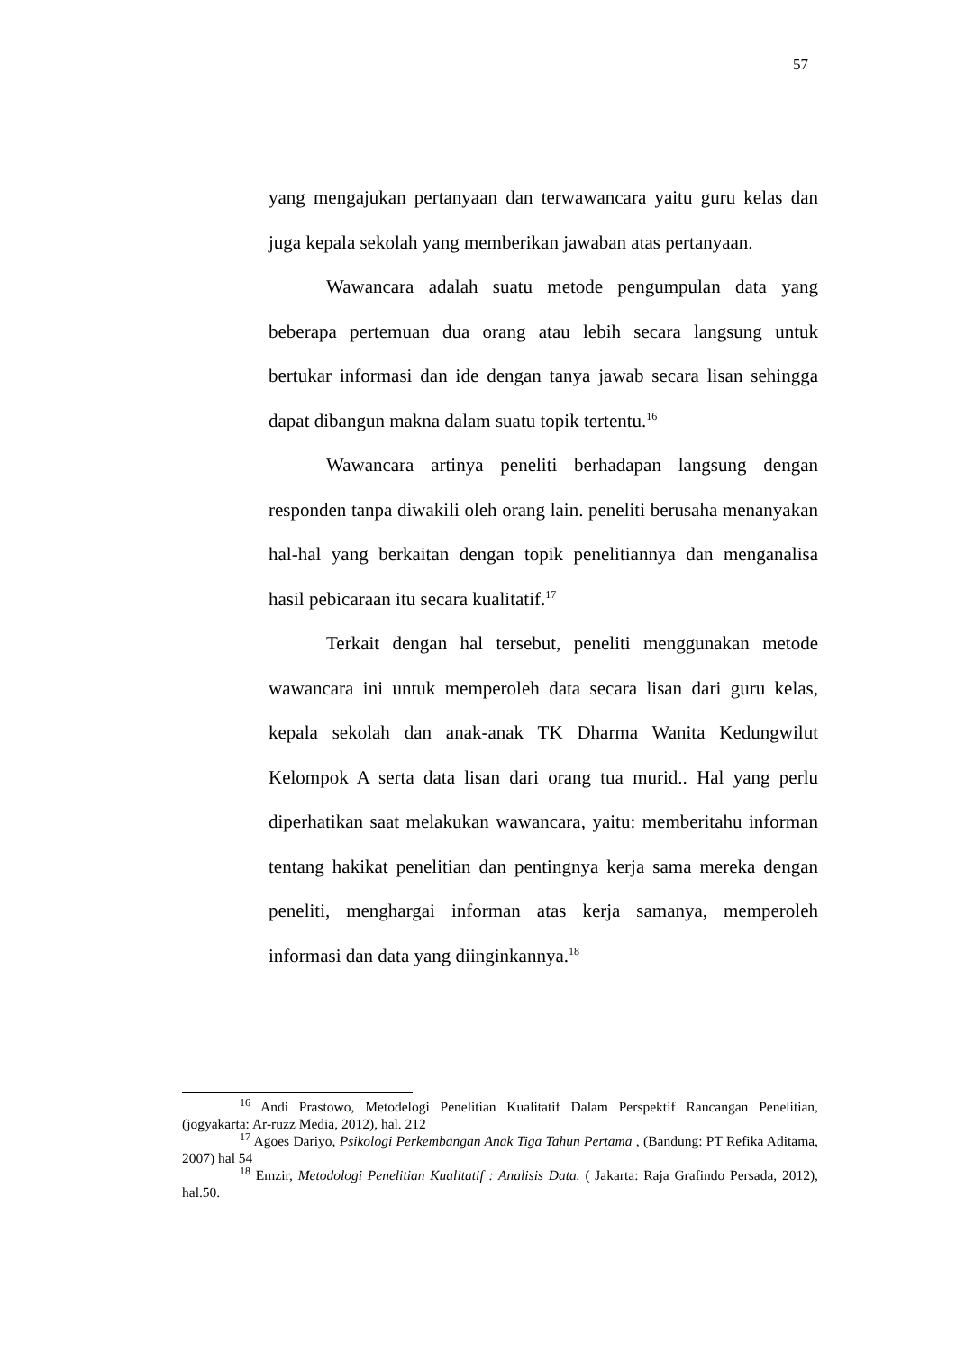57
yang mengajukan pertanyaan dan terwawancara yaitu guru kelas dan juga kepala sekolah yang memberikan jawaban atas pertanyaan.
Wawancara adalah suatu metode pengumpulan data yang beberapa pertemuan dua orang atau lebih secara langsung untuk bertukar informasi dan ide dengan tanya jawab secara lisan sehingga dapat dibangun makna dalam suatu topik tertentu.<sup>16</sup>
Wawancara artinya peneliti berhadapan langsung dengan responden tanpa diwakili oleh orang lain. peneliti berusaha menanyakan hal-hal yang berkaitan dengan topik penelitiannya dan menganalisa hasil pebicaraan itu secara kualitatif.<sup>17</sup>
Terkait dengan hal tersebut, peneliti menggunakan metode wawancara ini untuk memperoleh data secara lisan dari guru kelas, kepala sekolah dan anak-anak TK Dharma Wanita Kedungwilut Kelompok A serta data lisan dari orang tua murid.. Hal yang perlu diperhatikan saat melakukan wawancara, yaitu: memberitahu informan tentang hakikat penelitian dan pentingnya kerja sama mereka dengan peneliti, menghargai informan atas kerja samanya, memperoleh informasi dan data yang diinginkannya.<sup>18</sup>
<sup>16</sup> Andi Prastowo, Metodelogi Penelitian Kualitatif Dalam Perspektif Rancangan Penelitian, (jogyakarta: Ar-ruzz Media, 2012), hal. 212
<sup>17</sup> Agoes Dariyo, Psikologi Perkembangan Anak Tiga Tahun Pertama , (Bandung: PT Refika Aditama, 2007) hal 54
<sup>18</sup> Emzir, Metodologi Penelitian Kualitatif : Analisis Data. ( Jakarta: Raja Grafindo Persada, 2012), hal.50.